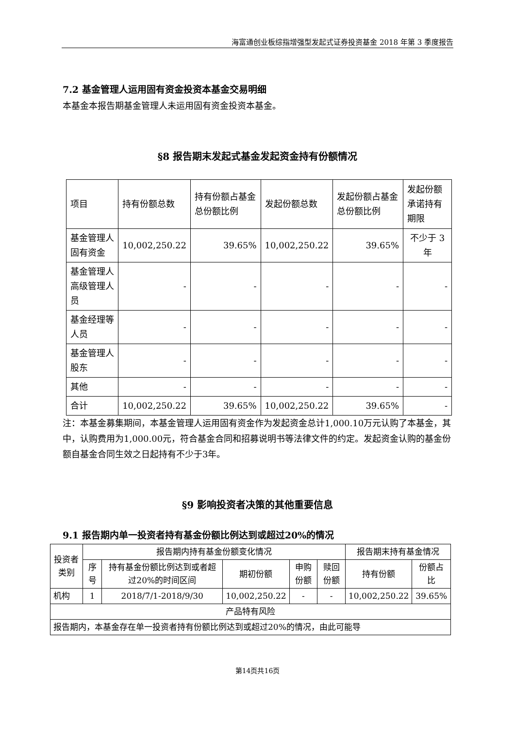海富通创业板综指增强型发起式证券投资基金 2018 年第 3 季度报告
7.2 基金管理人运用固有资金投资本基金交易明细
本基金本报告期基金管理人未运用固有资金投资本基金。
§8 报告期末发起式基金发起资金持有份额情况
| 项目 | 持有份额总数 | 持有份额占基金总份额比例 | 发起份额总数 | 发起份额占基金总份额比例 | 发起份额承诺持有期限 |
| --- | --- | --- | --- | --- | --- |
| 基金管理人固有资金 | 10,002,250.22 | 39.65% | 10,002,250.22 | 39.65% | 不少于 3 年 |
| 基金管理人高级管理人员 | - | - | - | - | - |
| 基金经理等人员 | - | - | - | - | - |
| 基金管理人股东 | - | - | - | - | - |
| 其他 | - | - | - | - | - |
| 合计 | 10,002,250.22 | 39.65% | 10,002,250.22 | 39.65% | - |
注：本基金募集期间，本基金管理人运用固有资金作为发起资金总计1,000.10万元认购了本基金，其中，认购费用为1,000.00元，符合基金合同和招募说明书等法律文件的约定。发起资金认购的基金份额自基金合同生效之日起持有不少于3年。
§9 影响投资者决策的其他重要信息
9.1 报告期内单一投资者持有基金份额比例达到或超过20%的情况
| 投资者类别 | 报告期内持有基金份额变化情况 | | | | | 报告期末持有基金情况 | |
| --- | --- | --- | --- | --- | --- | --- | --- |
| | 序号 | 持有基金份额比例达到或者超过20%的时间区间 | 期初份额 | 申购份额 | 赎回份额 | 持有份额 | 份额占比 |
| 机构 | 1 | 2018/7/1-2018/9/30 | 10,002,250.22 | - | - | 10,002,250.22 | 39.65% |
| 产品特有风险 | | | | | | | |
| 报告期内，本基金存在单一投资者持有份额比例达到或超过20%的情况，由此可能导 | | | | | | | |
第14页共16页